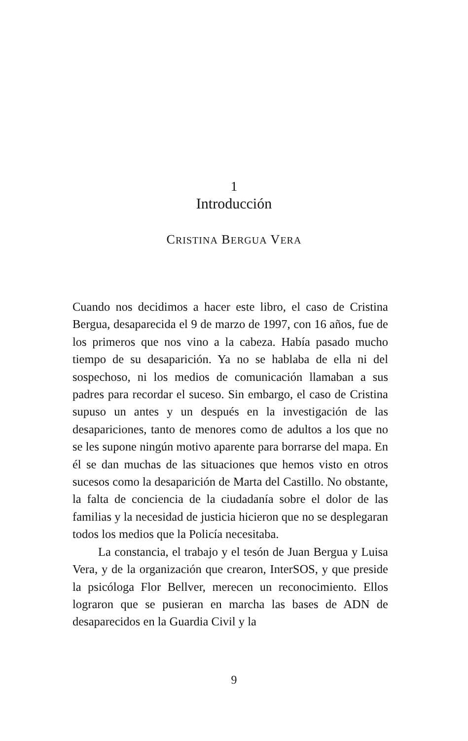1
Introducción
CRISTINA BERGUA VERA
Cuando nos decidimos a hacer este libro, el caso de Cristina Bergua, desaparecida el 9 de marzo de 1997, con 16 años, fue de los primeros que nos vino a la cabeza. Había pasado mucho tiempo de su desaparición. Ya no se hablaba de ella ni del sospechoso, ni los medios de comunicación llamaban a sus padres para recordar el suceso. Sin embargo, el caso de Cristina supuso un antes y un después en la investigación de las desapariciones, tanto de menores como de adultos a los que no se les supone ningún motivo aparente para borrarse del mapa. En él se dan muchas de las situaciones que hemos visto en otros sucesos como la desaparición de Marta del Castillo. No obstante, la falta de conciencia de la ciudadanía sobre el dolor de las familias y la necesidad de justicia hicieron que no se desplegaran todos los medios que la Policía necesitaba.
La constancia, el trabajo y el tesón de Juan Bergua y Luisa Vera, y de la organización que crearon, InterSOS, y que preside la psicóloga Flor Bellver, merecen un reconocimiento. Ellos lograron que se pusieran en marcha las bases de ADN de desaparecidos en la Guardia Civil y la
9